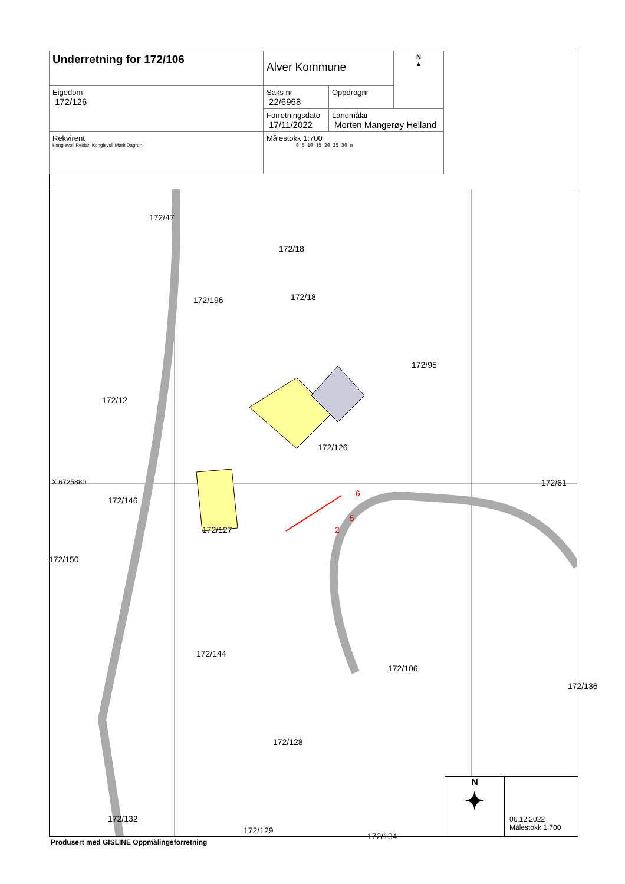| Underretning for 172/106 | Alver Kommune | | N ▲ |
| Eigedom 172/126 | Saks nr 22/6968 | Oppdragnr | |
| | Forretningsdato 17/11/2022 | Landmålar Morten Mangerøy Helland | |
| Rekvirent Konglevoll Reidar, Konglevoll Marit Dagrun | Målestokk 1:700 0 5 10 15 20 25 30 m | | |
172/47
172/18
172/18 172/196
172/95
172/12
172/126
172/61 X 6725880
172/146
172/127
6
5
2
172/150
172/144
172/106
172/136
172/128
172/132
172/129
172/134
N
✦
06.12.2022
Målestokk 1:700
Produsert med GISLINE Oppmålingsforretning